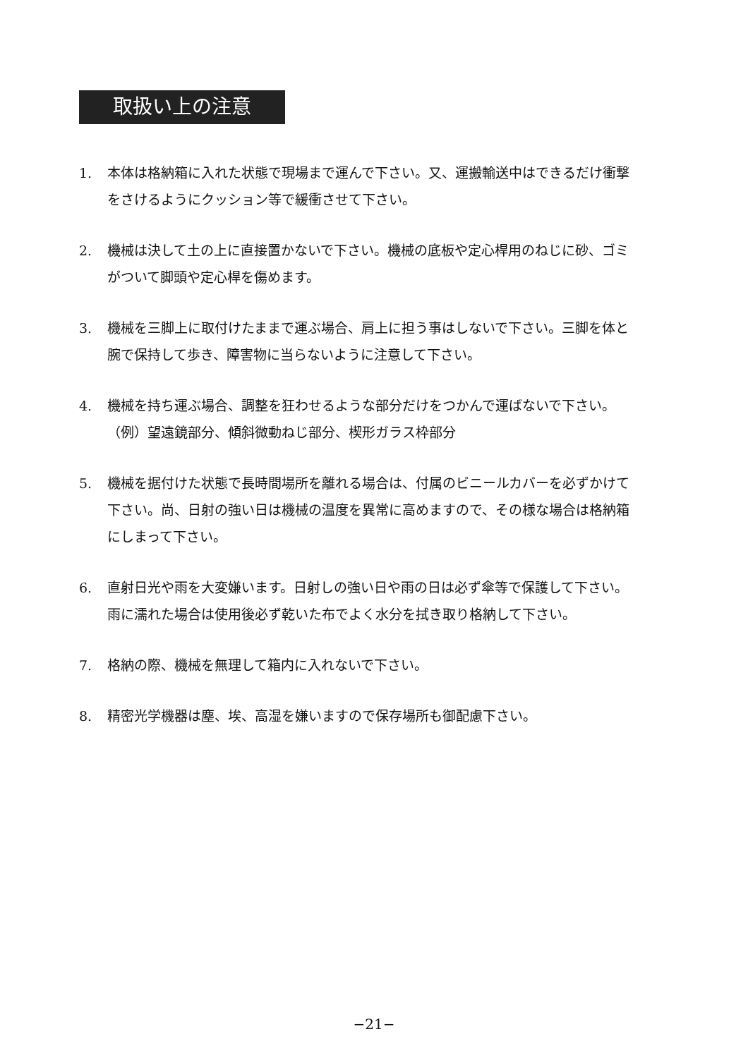取扱い上の注意
1. 本体は格納箱に入れた状態で現場まで運んで下さい。又、運搬輸送中はできるだけ衝撃をさけるようにクッション等で緩衝させて下さい。
2. 機械は決して土の上に直接置かないで下さい。機械の底板や定心桿用のねじに砂、ゴミがついて脚頭や定心桿を傷めます。
3. 機械を三脚上に取付けたままで運ぶ場合、肩上に担う事はしないで下さい。三脚を体と腕で保持して歩き、障害物に当らないように注意して下さい。
4. 機械を持ち運ぶ場合、調整を狂わせるような部分だけをつかんで運ばないで下さい。
（例）望遠鏡部分、傾斜微動ねじ部分、楔形ガラス枠部分
5. 機械を据付けた状態で長時間場所を離れる場合は、付属のビニールカバーを必ずかけて下さい。尚、日射の強い日は機械の温度を異常に高めますので、その様な場合は格納箱にしまって下さい。
6. 直射日光や雨を大変嫌います。日射しの強い日や雨の日は必ず傘等で保護して下さい。雨に濡れた場合は使用後必ず乾いた布でよく水分を拭き取り格納して下さい。
7. 格納の際、機械を無理して箱内に入れないで下さい。
8. 精密光学機器は塵、埃、高湿を嫌いますので保存場所も御配慮下さい。
−21−